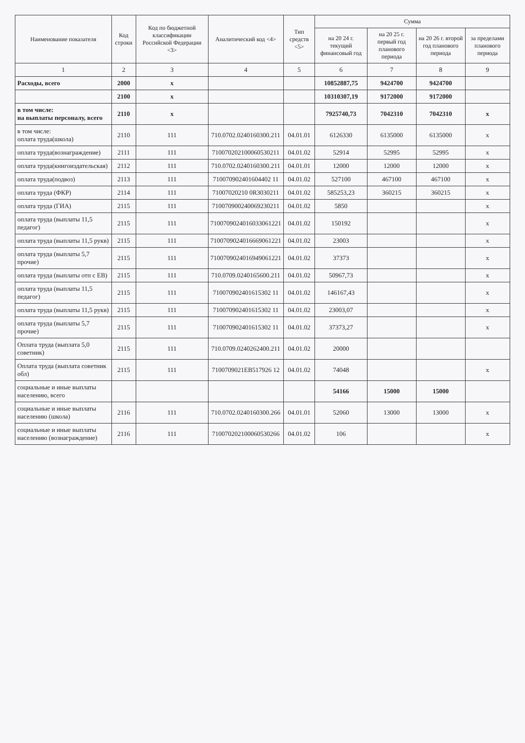| Наименование показателя | Код строки | Код по бюджетной классификации Российской Федерации <3> | Аналитический код <4> | Тип средств <5> | Сумма | | | |
| --- | --- | --- | --- | --- | --- | --- | --- | --- |
| | | | | | на 20 24 г. текущий финансовый год | на 20 25 г. первый год планового периода | на 20 26 г. второй год планового периода | за пределами планового периода |
| 1 | 2 | 3 | 4 | 5 | 6 | 7 | 8 | 9 |
| Расходы, всего | 2000 | х | | | 10852887,75 | 9424700 | 9424700 | |
| | 2100 | х | | | 10310307,19 | 9172000 | 9172000 | |
| в том числе: на выплаты персоналу, всего | 2110 | х | | | 7925740,73 | 7042310 | 7042310 | х |
| в том числе: оплата труда(школа) | 2110 | 111 | 710.0702.0240160300.211 | 04.01.01 | 6126330 | 6135000 | 6135000 | х |
| оплата труда(вознаграждение) | 2111 | 111 | 710070202100060530211 | 04.01.02 | 52914 | 52995 | 52995 | х |
| оплата труда(книгоиздательская) | 2112 | 111 | 710.0702.0240160300.211 | 04.01.01 | 12000 | 12000 | 12000 | х |
| оплата труда(подвоз) | 2113 | 111 | 710070902401604402 11 | 04.01.02 | 527100 | 467100 | 467100 | х |
| оплата труда (ФКР) | 2114 | 111 | 71007020210 0R3030211 | 04.01.02 | 585253,23 | 360215 | 360215 | х |
| оплата труда (ГИА) | 2115 | 111 | 710070900240069230211 | 04.01.02 | 5850 | | | х |
| оплата труда (выплаты 11,5 педагог) | 2115 | 111 | 7100709024016033061221 | 04.01.02 | 150192 | | | х |
| оплата труда (выплаты 11,5 рукв) | 2115 | 111 | 7100709024016669061221 | 04.01.02 | 23003 | | | х |
| оплата труда (выплаты 5,7 прочие) | 2115 | 111 | 7100709024016949061221 | 04.01.02 | 37373 | | | х |
| оплата труда (выплаты отп с ЕВ) | 2115 | 111 | 710.0709.0240165600.211 | 04.01.02 | 50967,73 | | | х |
| оплата труда (выплаты 11,5 педагог) | 2115 | 111 | 710070902401615302 11 | 04.01.02 | 146167,43 | | | х |
| оплата труда (выплаты 11,5 рукв) | 2115 | 111 | 710070902401615302 11 | 04.01.02 | 23003,07 | | | х |
| оплата труда (выплаты 5,7 прочие) | 2115 | 111 | 710070902401615302 11 | 04.01.02 | 37373,27 | | | х |
| Оплата труда (выплата 5,0 советник) | 2115 | 111 | 710.0709.0240262400.211 | 04.01.02 | 20000 | | | |
| Оплата труда (выплата советник обл) | 2115 | 111 | 7100709021EB517926 12 | 04.01.02 | 74048 | | | х |
| социальные и иные выплаты населению, всего | | | | | 54166 | 15000 | 15000 | |
| социальные и иные выплаты населению (школа) | 2116 | 111 | 710.0702.0240160300.266 | 04.01.01 | 52060 | 13000 | 13000 | х |
| социальные и иные выплаты населению (вознаграждение) | 2116 | 111 | 710070202100060530266 | 04.01.02 | 106 | | | х |